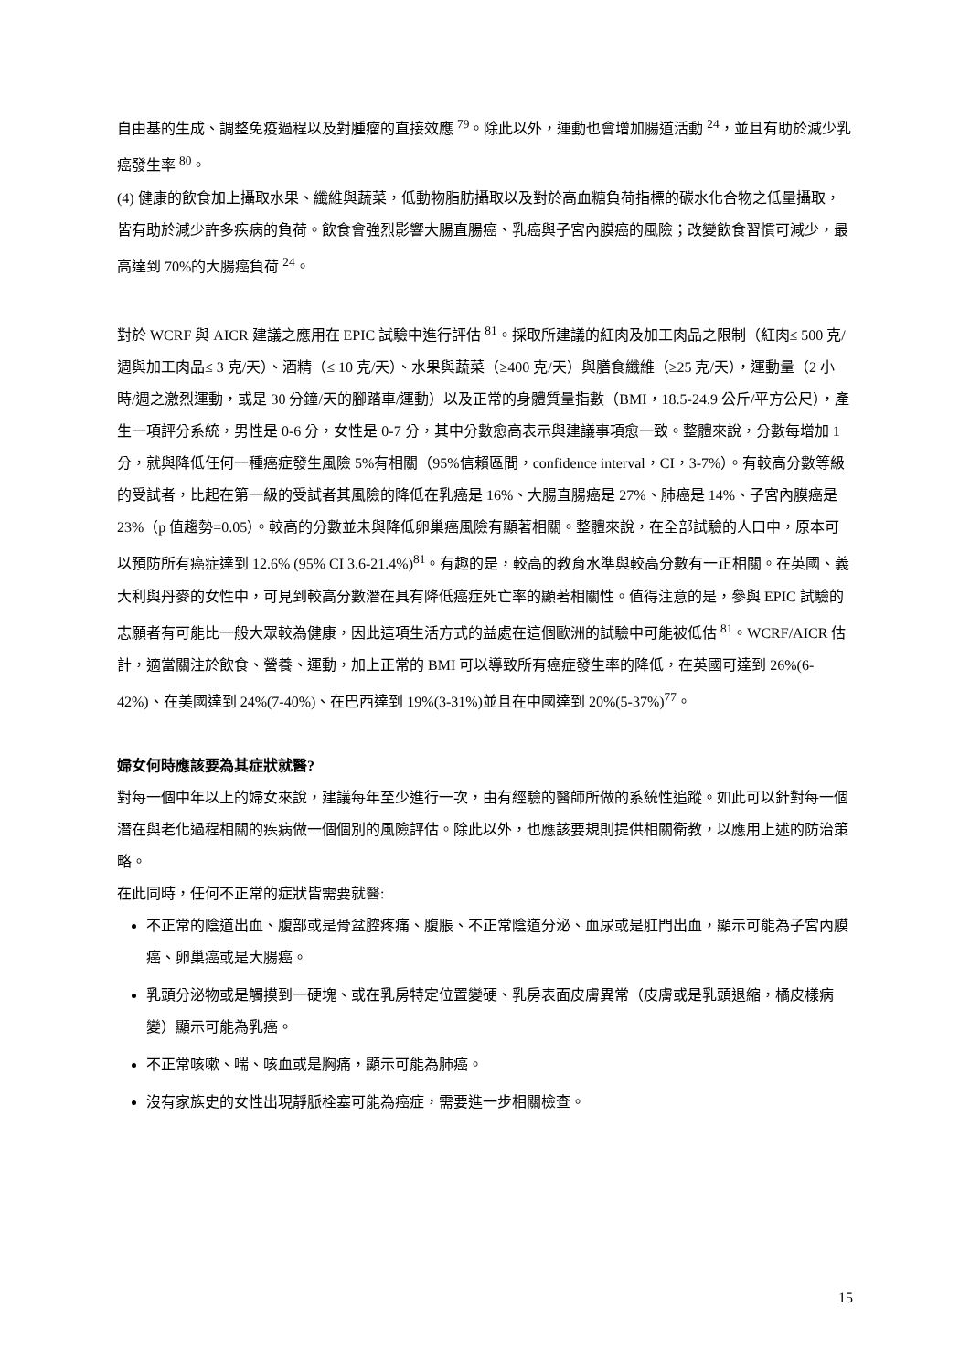自由基的生成、調整免疫過程以及對腫瘤的直接效應 <sup>79</sup>。除此以外，運動也會增加腸道活動 <sup>24</sup>，並且有助於減少乳癌發生率 <sup>80</sup>。
(4) 健康的飲食加上攝取水果、纖維與蔬菜，低動物脂肪攝取以及對於高血糖負荷指標的碳水化合物之低量攝取，皆有助於減少許多疾病的負荷。飲食會強烈影響大腸直腸癌、乳癌與子宮內膜癌的風險；改變飲食習慣可減少，最高達到 70%的大腸癌負荷 <sup>24</sup>。
對於 WCRF 與 AICR 建議之應用在 EPIC 試驗中進行評估 <sup>81</sup>。採取所建議的紅肉及加工肉品之限制（紅肉≤ 500 克/週與加工肉品≤ 3 克/天）、酒精（≤ 10 克/天）、水果與蔬菜（≥400 克/天）與膳食纖維（≥25 克/天），運動量（2 小時/週之激烈運動，或是 30 分鐘/天的腳踏車/運動）以及正常的身體質量指數（BMI，18.5-24.9 公斤/平方公尺），產生一項評分系統，男性是 0-6 分，女性是 0-7 分，其中分數愈高表示與建議事項愈一致。整體來說，分數每增加 1 分，就與降低任何一種癌症發生風險 5%有相關（95%信賴區間，confidence interval，CI，3-7%）。有較高分數等級的受試者，比起在第一級的受試者其風險的降低在乳癌是 16%、大腸直腸癌是 27%、肺癌是 14%、子宮內膜癌是 23%（p 值趨勢=0.05）。較高的分數並未與降低卵巢癌風險有顯著相關。整體來說，在全部試驗的人口中，原本可以預防所有癌症達到 12.6% (95% CI 3.6-21.4%)<sup>81</sup>。有趣的是，較高的教育水準與較高分數有一正相關。在英國、義大利與丹麥的女性中，可見到較高分數潛在具有降低癌症死亡率的顯著相關性。值得注意的是，參與 EPIC 試驗的志願者有可能比一般大眾較為健康，因此這項生活方式的益處在這個歐洲的試驗中可能被低估 <sup>81</sup>。WCRF/AICR 估計，適當關注於飲食、營養、運動，加上正常的 BMI 可以導致所有癌症發生率的降低，在英國可達到 26%(6-42%)、在美國達到 24%(7-40%)、在巴西達到 19%(3-31%)並且在中國達到 20%(5-37%)<sup>77</sup>。
婦女何時應該要為其症狀就醫?
對每一個中年以上的婦女來說，建議每年至少進行一次，由有經驗的醫師所做的系統性追蹤。如此可以針對每一個潛在與老化過程相關的疾病做一個個別的風險評估。除此以外，也應該要規則提供相關衛教，以應用上述的防治策略。
在此同時，任何不正常的症狀皆需要就醫:
不正常的陰道出血、腹部或是骨盆腔疼痛、腹脹、不正常陰道分泌、血尿或是肛門出血，顯示可能為子宮內膜癌、卵巢癌或是大腸癌。
乳頭分泌物或是觸摸到一硬塊、或在乳房特定位置變硬、乳房表面皮膚異常（皮膚或是乳頭退縮，橘皮樣病變）顯示可能為乳癌。
不正常咳嗽、喘、咳血或是胸痛，顯示可能為肺癌。
沒有家族史的女性出現靜脈栓塞可能為癌症，需要進一步相關檢查。
15